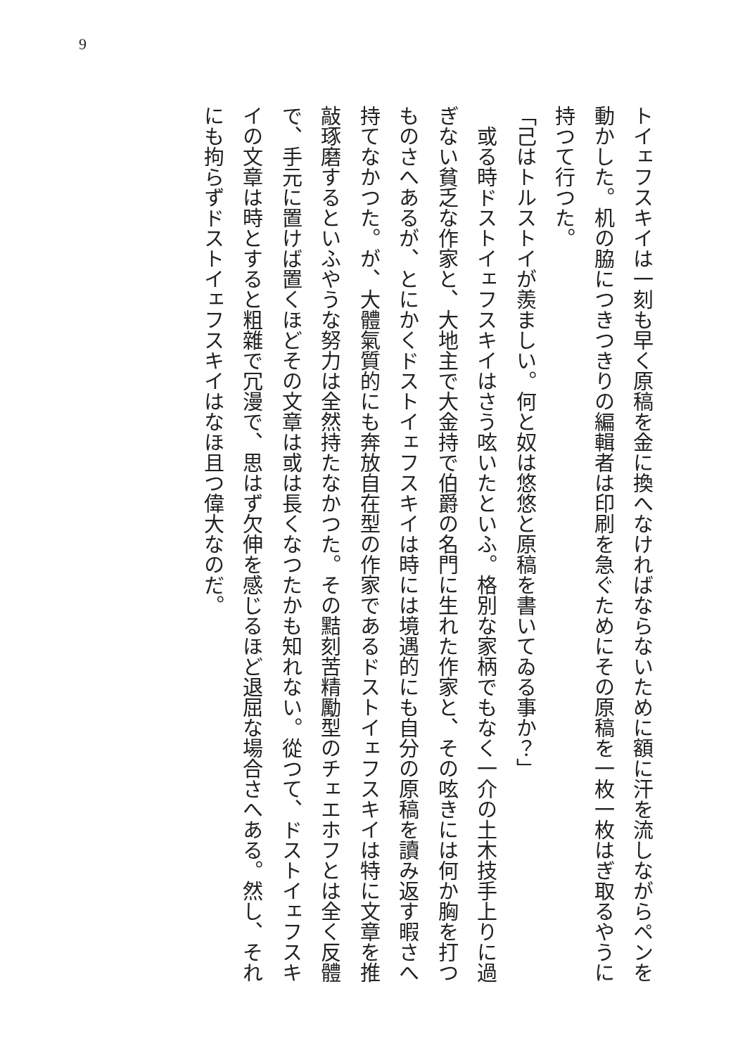9
トイェフスキイは一刻も早く原稿を金に換へなければならないために額に汗を流しながらペンを動かした。机の脇につきつきりの編輯者は印刷を急ぐためにその原稿を一枚一枚はぎ取るやうに持つて行つた。
「己はトルストイが羨ましい。何と奴は悠悠と原稿を書いてゐる事か？」
　或る時ドストイェフスキイはさう呟いたといふ。格別な家柄でもなく一介の土木技手上りに過ぎない貧乏な作家と、大地主で大金持で伯爵の名門に生れた作家と、その呟きには何か胸を打つものさへあるが、とにかくドストイェフスキイは時には境遇的にも自分の原稿を讀み返す暇さへ持てなかつた。が、大體氣質的にも奔放自在型の作家であるドストイェフスキイは特に文章を推敲琢磨するといふやうな努力は全然持たなかつた。その黠刻苦精勵型のチェエホフとは全く反體で、手元に置けば置くほどその文章は或は長くなつたかも知れない。從つて、ドストイェフスキイの文章は時とすると粗雜で冗漫で、思はず欠伸を感じるほど退屈な場合さへある。然し、それにも拘らずドストイェフスキイはなほ且つ偉大なのだ。